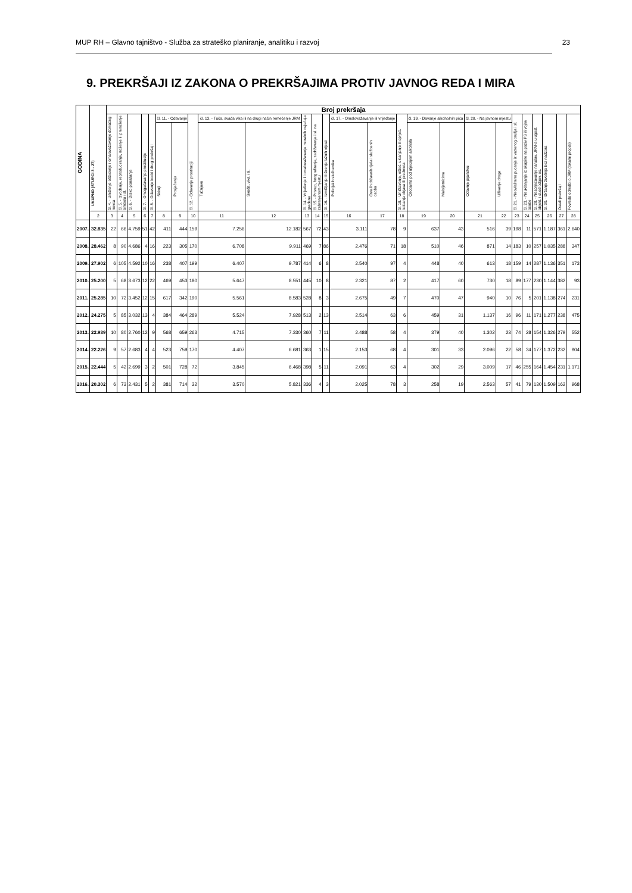MUP RH – Glavno tajništvo - Služba za strateško planiranje, analitiku i razvoj 23
9. PREKRŠAJI IZ ZAKONA O PREKRŠAJIMA PROTIV JAVNOG REDA I MIRA
| GODINA | UKUPNO (STUPCI 3 - 27) | Broj prekršaja | | | | | | | | | | | | | | | | | | | | | | | | | |
| --- | --- | --- | --- | --- | --- | --- | --- | --- | --- | --- | --- | --- | --- | --- | --- | --- | --- | --- | --- | --- | --- | --- | --- | --- | --- | --- | --- |
| | | čl. 4. - Uništenje oštećenje i omalovažavanje domaćeg novca | čl. 5. - Izvođenje, reproduciranje, nošenje ili prenošenje simbola i sl. | čl. 6. - Drsko ponašanje | čl. 7. - Omogućavanje prostitucije | čl. 8. - Odavanje kocki i drugi prekršaji | čl. 11. - Odavanje | | čl. 12. - Odavanje prostituciji | čl. 13. - Tuča, svađa vika ili na drugi način remećenje JRM | | čl. 14. - Vrijeđanje ili omalovažavanje moralnih osjećaja građana | čl. 15. - Pristup, fotografiranje, zadržavanje i sl. na zabranjenom mjestu | čl. 16. - Izmišljanje ili širenje lažnih vijesti | čl. 17. - Omalovažavanje ili vrijeđanje | | čl. 18. - Uništavanje, ošteć. uklanjanje ili sprječ. isticanja objava ili predmeta | čl. 19. - Davanje alkoholnih pića | | čl. 20. - Na javnom mjestu | | čl. 21. - Neovlašteno pucanje iz vatrenog oružja i sl. | čl. 23. - Neuklanjanje iz skupine na poziv PS ili vojne osobe | čl. 28. - Nesprječavanje narušav. JRM-a u ugost. objekt. i sl.od odgov. os. | čl. 30. - Držanje životinja bez nadzora | Ostali prekršaji | Povreda odredbi o JRM (lokalni propisi) |
| | | | | | | | Skitnji | Prosjačenju | | Tučnjava | Svađa, vika i sl. | | | | Policijskih službenika | Ostalih državnih tijela i službenih osoba | | Osobama pod utjecajem alkohola | Maloljetnicima | Odavnje pijanstvu | Uživanje droga | | | | | | |
| | 2 | 3 | 4 | 5 | 6 | 7 | 8 | 9 | 10 | 11 | 12 | 13 | 14 | 15 | 16 | 17 | 18 | 19 | 20 | 21 | 22 | 23 | 24 | 25 | 26 | 27 | 28 |
| 2007. | 32.835 | 22 | 66 | 4.759 | 51 | 42 | 411 | 444 | 159 | 7.256 | 12.182 | 567 | 72 | 43 | 3.111 | 78 | 9 | 637 | 43 | 516 | 39 | 198 | 11 | 571 | 1.187 | 361 | 2.640 |
| 2008. | 28.462 | 8 | 90 | 4.686 | 4 | 16 | 223 | 305 | 170 | 6.708 | 9.911 | 469 | 7 | 86 | 2.476 | 71 | 18 | 510 | 46 | 871 | 14 | 183 | 10 | 257 | 1.035 | 288 | 347 |
| 2009. | 27.902 | 6 | 105 | 4.592 | 10 | 16 | 238 | 407 | 199 | 6.407 | 9.787 | 414 | 6 | 8 | 2.540 | 97 | 4 | 448 | 40 | 613 | 18 | 159 | 14 | 287 | 1.136 | 351 | 173 |
| 2010. | 25.200 | 5 | 68 | 3.673 | 12 | 22 | 469 | 453 | 180 | 5.647 | 8.551 | 445 | 10 | 8 | 2.321 | 87 | 2 | 417 | 60 | 730 | 18 | 89 | 177 | 230 | 1.144 | 382 | 93 |
| 2011. | 25.285 | 10 | 72 | 3.452 | 12 | 15 | 617 | 342 | 190 | 5.561 | 8.583 | 528 | 8 | 3 | 2.675 | 49 | 7 | 470 | 47 | 940 | 10 | 76 | 5 | 201 | 1.138 | 274 | 231 |
| 2012. | 24.275 | 5 | 85 | 3.032 | 13 | 4 | 384 | 464 | 289 | 5.524 | 7.928 | 513 | 2 | 13 | 2.514 | 63 | 6 | 459 | 31 | 1.137 | 16 | 96 | 11 | 171 | 1.277 | 238 | 475 |
| 2013. | 22.939 | 10 | 80 | 2.760 | 12 | 9 | 568 | 659 | 263 | 4.715 | 7.330 | 360 | 7 | 11 | 2.488 | 58 | 4 | 379 | 40 | 1.302 | 23 | 74 | 28 | 154 | 1.326 | 279 | 552 |
| 2014. | 22.226 | 9 | 57 | 2.683 | 4 | 4 | 523 | 759 | 170 | 4.407 | 6.681 | 363 | 1 | 15 | 2.153 | 68 | 4 | 301 | 33 | 2.096 | 22 | 58 | 34 | 177 | 1.372 | 232 | 904 |
| 2015. | 22.444 | 5 | 42 | 2.699 | 3 | 2 | 501 | 728 | 72 | 3.845 | 6.468 | 398 | 5 | 11 | 2.091 | 63 | 4 | 302 | 29 | 3.009 | 17 | 46 | 255 | 164 | 1.454 | 231 | 1.171 |
| 2016. | 20.302 | 6 | 73 | 2.431 | 5 | 2 | 381 | 714 | 32 | 3.570 | 5.821 | 336 | 4 | 3 | 2.025 | 78 | 3 | 258 | 19 | 2.563 | 57 | 41 | 79 | 130 | 1.509 | 162 | 968 |